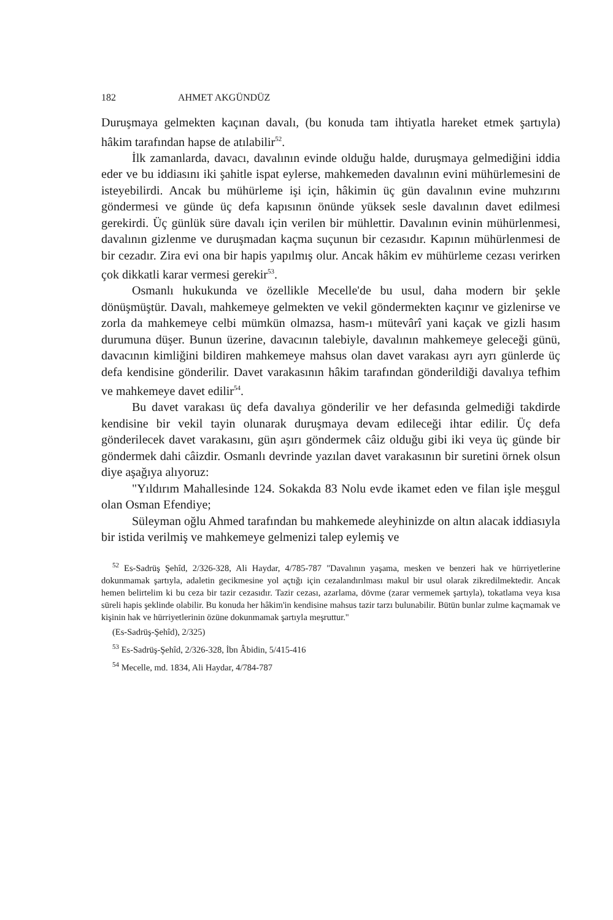182 AHMET AKGÜNDÜZ
Duruşmaya gelmekten kaçınan davalı, (bu konuda tam ihtiyatla hareket etmek şartıyla) hâkim tarafından hapse de atılabilir<sup>52</sup>.
İlk zamanlarda, davacı, davalının evinde olduğu halde, duruşmaya gelmediğini iddia eder ve bu iddiasını iki şahitle ispat eylerse, mahkemeden davalının evini mühürlemesini de isteyebilirdi. Ancak bu mühürleme işi için, hâkimin üç gün davalının evine muhzırını göndermesi ve günde üç defa kapısının önünde yüksek sesle davalının davet edilmesi gerekirdi. Üç günlük süre davalı için verilen bir mühlettir. Davalının evinin mühürlenmesi, davalının gizlenme ve duruşmadan kaçma suçunun bir cezasıdır. Kapının mühürlenmesi de bir cezadır. Zira evi ona bir hapis yapılmış olur. Ancak hâkim ev mühürleme cezası verirken çok dikkatli karar vermesi gerekir<sup>53</sup>.
Osmanlı hukukunda ve özellikle Mecelle'de bu usul, daha modern bir şekle dönüşmüştür. Davalı, mahkemeye gelmekten ve vekil göndermekten kaçınır ve gizlenirse ve zorla da mahkemeye celbi mümkün olmazsa, hasm-ı mütevârî yani kaçak ve gizli hasım durumuna düşer. Bunun üzerine, davacının talebiyle, davalının mahkemeye geleceği günü, davacının kimliğini bildiren mahkemeye mahsus olan davet varakası ayrı ayrı günlerde üç defa kendisine gönderilir. Davet varakasının hâkim tarafından gönderildiği davalıya tefhim ve mahkemeye davet edilir<sup>54</sup>.
Bu davet varakası üç defa davalıya gönderilir ve her defasında gelmediği takdirde kendisine bir vekil tayin olunarak duruşmaya devam edileceği ihtar edilir. Üç defa gönderilecek davet varakasını, gün aşırı göndermek câiz olduğu gibi iki veya üç günde bir göndermek dahi câizdir. Osmanlı devrinde yazılan davet varakasının bir suretini örnek olsun diye aşağıya alıyoruz:
"Yıldırım Mahallesinde 124. Sokakda 83 Nolu evde ikamet eden ve filan işle meşgul olan Osman Efendiye;
Süleyman oğlu Ahmed tarafından bu mahkemede aleyhinizde on altın alacak iddiasıyla bir istida verilmiş ve mahkemeye gelmenizi talep eylemiş ve
<sup>52</sup> Es-Sadrüş Şehîd, 2/326-328, Ali Haydar, 4/785-787 "Davalının yaşama, mesken ve benzeri hak ve hürriyetlerine dokunmamak şartıyla, adaletin gecikmesine yol açtığı için cezalandırılması makul bir usul olarak zikredilmektedir. Ancak hemen belirtelim ki bu ceza bir tazir cezasıdır. Tazir cezası, azarlama, dövme (zarar vermemek şartıyla), tokatlama veya kısa süreli hapis şeklinde olabilir. Bu konuda her hâkim'in kendisine mahsus tazir tarzı bulunabilir. Bütün bunlar zulme kaçmamak ve kişinin hak ve hürriyetlerinin özüne dokunmamak şartıyla meşruttur."
(Es-Sadrüş-Şehîd), 2/325)
<sup>53</sup> Es-Sadrüş-Şehîd, 2/326-328, İbn Âbidin, 5/415-416
<sup>54</sup> Mecelle, md. 1834, Ali Haydar, 4/784-787